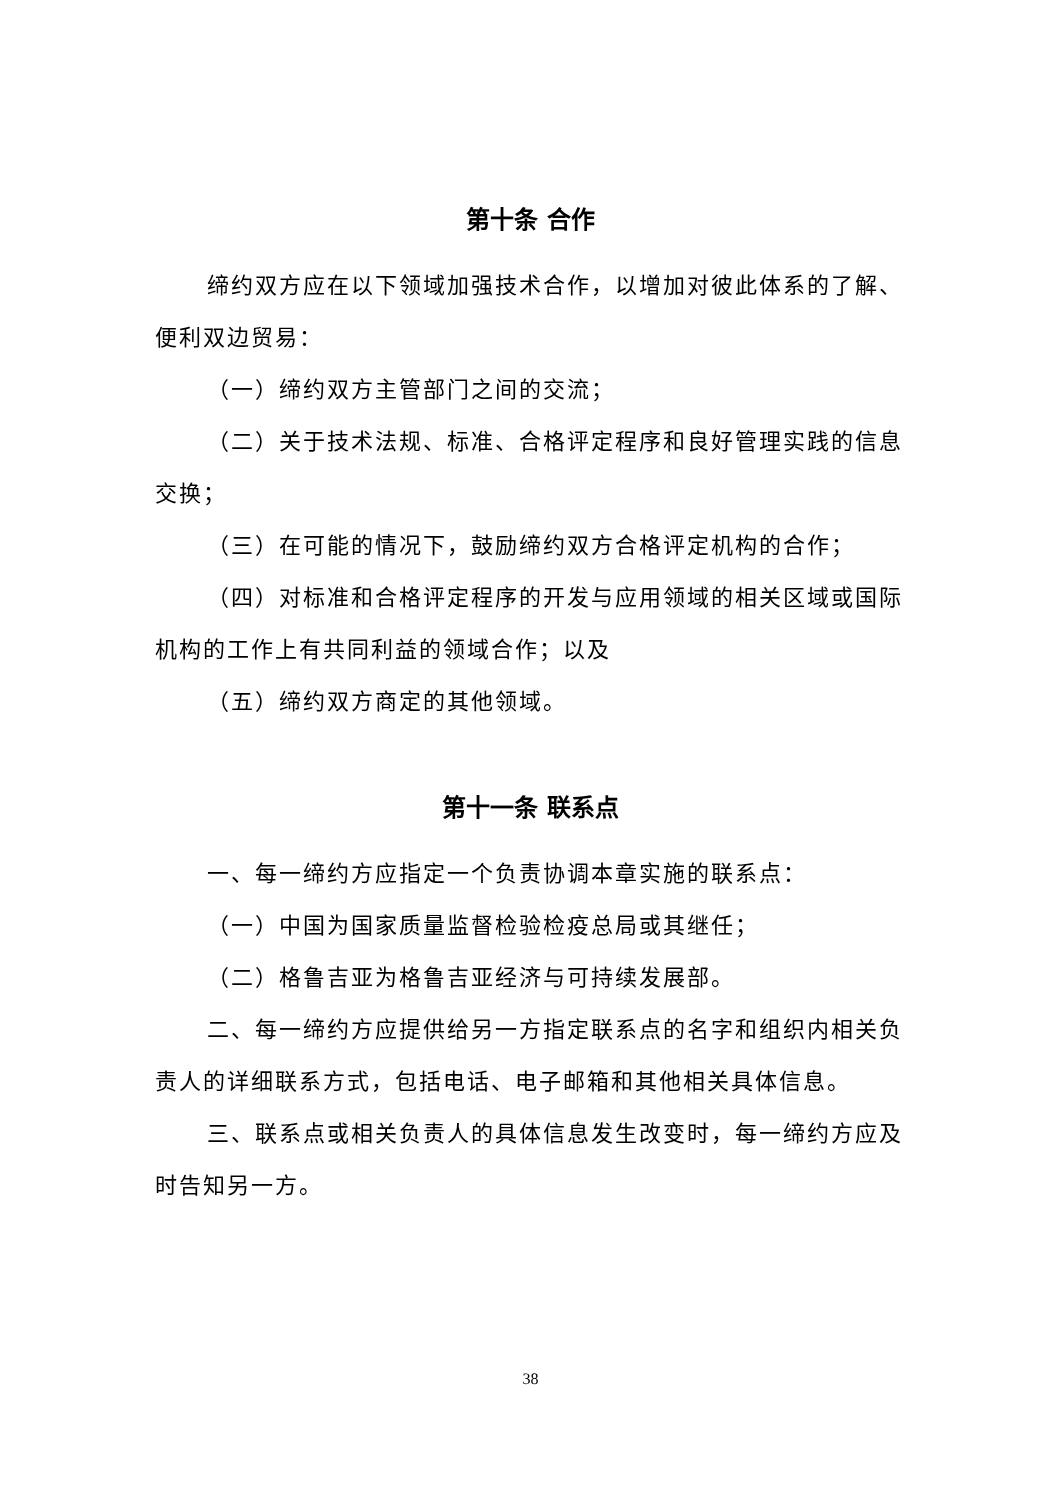第十条 合作
缔约双方应在以下领域加强技术合作，以增加对彼此体系的了解、便利双边贸易：
（一）缔约双方主管部门之间的交流；
（二）关于技术法规、标准、合格评定程序和良好管理实践的信息交换；
（三）在可能的情况下，鼓励缔约双方合格评定机构的合作；
（四）对标准和合格评定程序的开发与应用领域的相关区域或国际机构的工作上有共同利益的领域合作；以及
（五）缔约双方商定的其他领域。
第十一条 联系点
一、每一缔约方应指定一个负责协调本章实施的联系点：
（一）中国为国家质量监督检验检疫总局或其继任；
（二）格鲁吉亚为格鲁吉亚经济与可持续发展部。
二、每一缔约方应提供给另一方指定联系点的名字和组织内相关负责人的详细联系方式，包括电话、电子邮箱和其他相关具体信息。
三、联系点或相关负责人的具体信息发生改变时，每一缔约方应及时告知另一方。
38